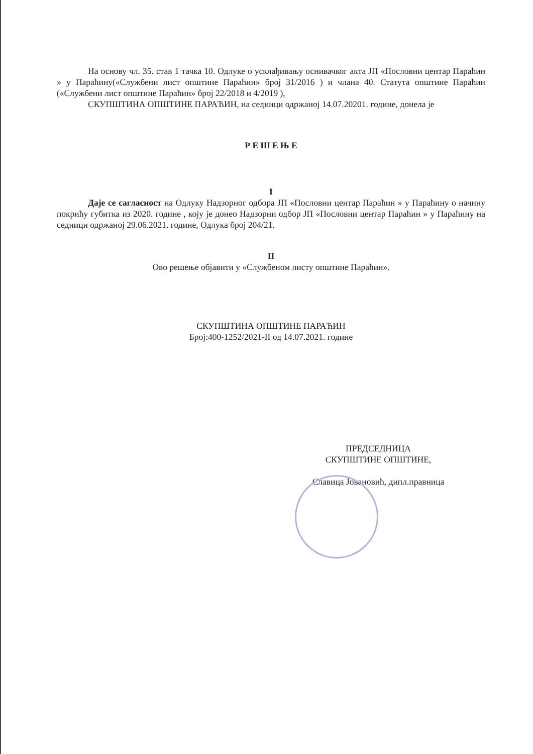На основу чл. 35. став 1 тачка 10. Одлуке о усклађивању оснивачког акта ЈП «Пословни центар Параћин » у Параћину(«Службени лист општине Параћин» број 31/2016 ) и члана 40. Статута општине Параћин («Службени лист општине Параћин» број 22/2018 и 4/2019 ),
СКУПШТИНА ОПШТИНЕ ПАРАЋИН, на седници одржаној 14.07.20201. године, донела је
Р Е Ш Е Њ Е
I
Даје се сагласност на Одлуку Надзорног одбора ЈП «Пословни центар Параћин » у Параћину о начину покрићу губитка из 2020. године , коју је донео Надзорни одбор ЈП «Пословни центар Параћин » у Параћину на седници одржаној 29.06.2021. године, Одлука број 204/21.
II
Ово решење објавити у «Службеном листу општине Параћин».
СКУПШТИНА ОПШТИНЕ ПАРАЋИН
Број:400-1252/2021-II од 14.07.2021. године
ПРЕДСЕДНИЦА
СКУПШТИНЕ ОПШТИНЕ,
Славица Јовановић, дипл.правница